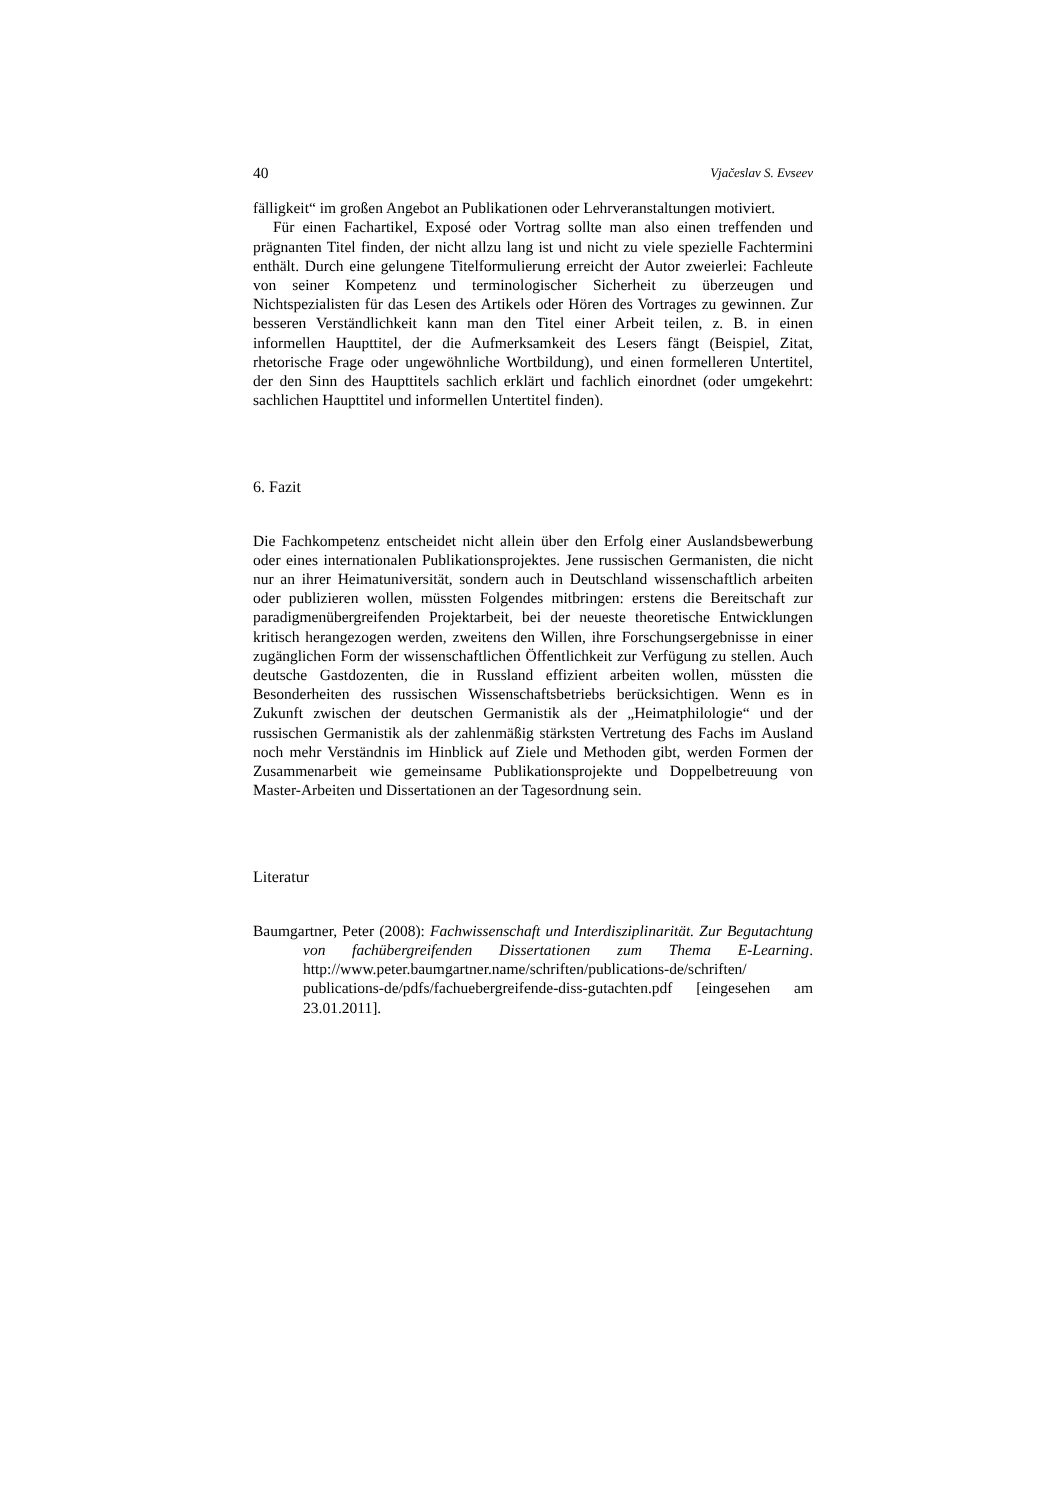40 Vjačeslav S. Evseev
fälligkeit“ im großen Angebot an Publikationen oder Lehrveranstaltungen motiviert.
Für einen Fachartikel, Exposé oder Vortrag sollte man also einen treffenden und prägnanten Titel finden, der nicht allzu lang ist und nicht zu viele spezielle Fachtermini enthält. Durch eine gelungene Titelformulierung erreicht der Autor zweierlei: Fachleute von seiner Kompetenz und terminologischer Sicherheit zu überzeugen und Nichtspezialisten für das Lesen des Artikels oder Hören des Vortrages zu gewinnen. Zur besseren Verständlichkeit kann man den Titel einer Arbeit teilen, z. B. in einen informellen Haupttitel, der die Aufmerksamkeit des Lesers fängt (Beispiel, Zitat, rhetorische Frage oder ungewöhnliche Wortbildung), und einen formelleren Untertitel, der den Sinn des Haupttitels sachlich erklärt und fachlich einordnet (oder umgekehrt: sachlichen Haupttitel und informellen Untertitel finden).
6. Fazit
Die Fachkompetenz entscheidet nicht allein über den Erfolg einer Auslandsbewerbung oder eines internationalen Publikationsprojektes. Jene russischen Germanisten, die nicht nur an ihrer Heimatuniversität, sondern auch in Deutschland wissenschaftlich arbeiten oder publizieren wollen, müssten Folgendes mitbringen: erstens die Bereitschaft zur paradigmenübergreifenden Projektarbeit, bei der neueste theoretische Entwicklungen kritisch herangezogen werden, zweitens den Willen, ihre Forschungsergebnisse in einer zugänglichen Form der wissenschaftlichen Öffentlichkeit zur Verfügung zu stellen. Auch deutsche Gastdozenten, die in Russland effizient arbeiten wollen, müssten die Besonderheiten des russischen Wissenschaftsbetriebs berücksichtigen. Wenn es in Zukunft zwischen der deutschen Germanistik als der „Heimatphilologie“ und der russischen Germanistik als der zahlenmäßig stärksten Vertretung des Fachs im Ausland noch mehr Verständnis im Hinblick auf Ziele und Methoden gibt, werden Formen der Zusammenarbeit wie gemeinsame Publikationsprojekte und Doppelbetreuung von Master-Arbeiten und Dissertationen an der Tagesordnung sein.
Literatur
Baumgartner, Peter (2008): Fachwissenschaft und Interdisziplinarität. Zur Begutachtung von fachübergreifenden Dissertationen zum Thema E-Learning. http://www.peter.baumgartner.name/schriften/publications-de/schriften/ publications-de/pdfs/fachuebergreifende-diss-gutachten.pdf [eingesehen am 23.01.2011].